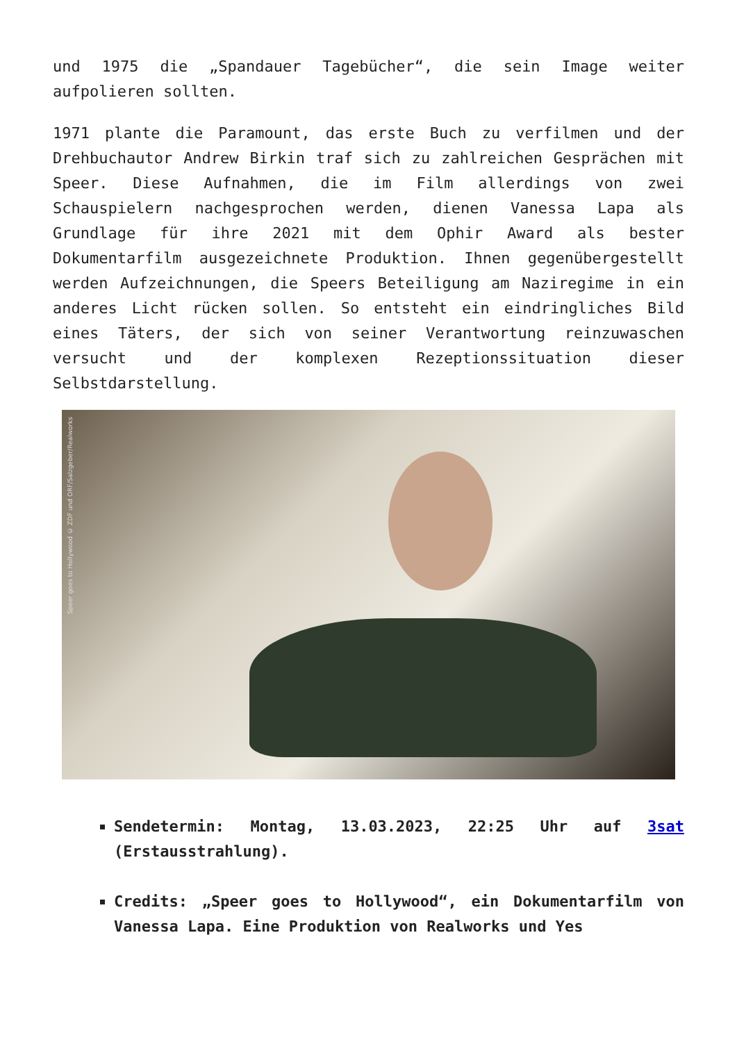und 1975 die „Spandauer Tagebücher“, die sein Image weiter aufpolieren sollten.
1971 plante die Paramount, das erste Buch zu verfilmen und der Drehbuchautor Andrew Birkin traf sich zu zahlreichen Gesprächen mit Speer. Diese Aufnahmen, die im Film allerdings von zwei Schauspielern nachgesprochen werden, dienen Vanessa Lapa als Grundlage für ihre 2021 mit dem Ophir Award als bester Dokumentarfilm ausgezeichnete Produktion. Ihnen gegenübergestellt werden Aufzeichnungen, die Speers Beteiligung am Naziregime in ein anderes Licht rücken sollen. So entsteht ein eindringliches Bild eines Täters, der sich von seiner Verantwortung reinzuwaschen versucht und der komplexen Rezeptionssituation dieser Selbstdarstellung.
Speer goes to Hollywood © ZDF und ORF/Salzgeber/Realworks
Sendetermin: Montag, 13.03.2023, 22:25 Uhr auf 3sat (Erstausstrahlung).
Credits: „Speer goes to Hollywood“, ein Dokumentarfilm von Vanessa Lapa. Eine Produktion von Realworks und Yes